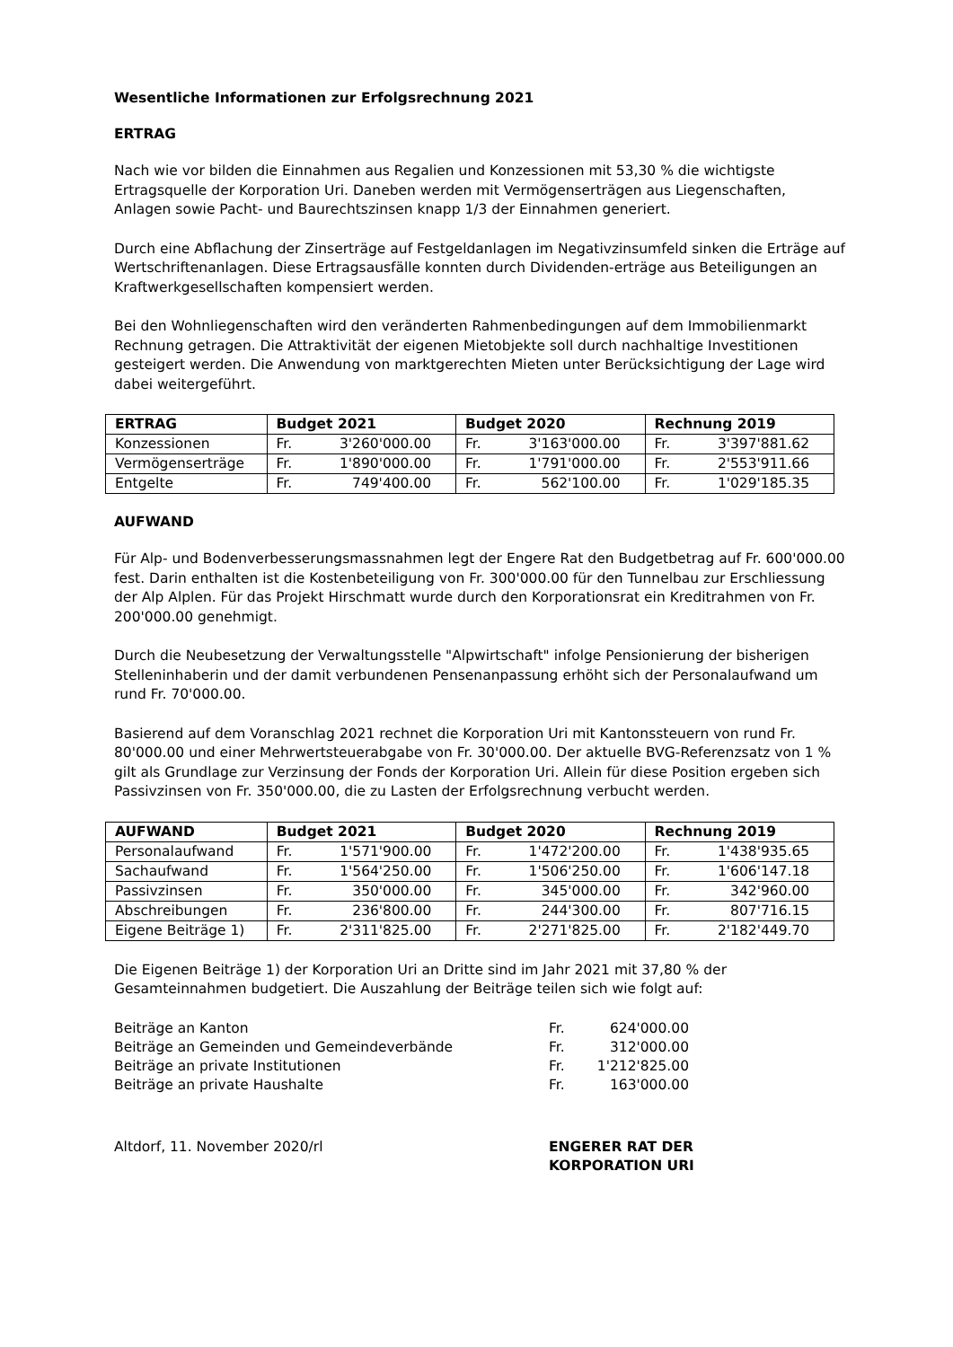Wesentliche Informationen zur Erfolgsrechnung 2021
ERTRAG
Nach wie vor bilden die Einnahmen aus Regalien und Konzessionen mit 53,30 % die wichtigste Ertragsquelle der Korporation Uri. Daneben werden mit Vermögenserträgen aus Liegenschaften, Anlagen sowie Pacht- und Baurechtszinsen knapp 1/3 der Einnahmen generiert.
Durch eine Abflachung der Zinserträge auf Festgeldanlagen im Negativzinsumfeld sinken die Erträge auf Wertschriftenanlagen. Diese Ertragsausfälle konnten durch Dividenden-erträge aus Beteiligungen an Kraftwerkgesellschaften kompensiert werden.
Bei den Wohnliegenschaften wird den veränderten Rahmenbedingungen auf dem Immobilienmarkt Rechnung getragen. Die Attraktivität der eigenen Mietobjekte soll durch nachhaltige Investitionen gesteigert werden. Die Anwendung von marktgerechten Mieten unter Berücksichtigung der Lage wird dabei weitergeführt.
| ERTRAG | Budget 2021 | Budget 2020 | Rechnung 2019 |
| --- | --- | --- | --- |
| Konzessionen | Fr. 3'260'000.00 | Fr. 3'163'000.00 | Fr. 3'397'881.62 |
| Vermögenserträge | Fr. 1'890'000.00 | Fr. 1'791'000.00 | Fr. 2'553'911.66 |
| Entgelte | Fr. 749'400.00 | Fr. 562'100.00 | Fr. 1'029'185.35 |
AUFWAND
Für Alp- und Bodenverbesserungsmassnahmen legt der Engere Rat den Budgetbetrag auf Fr. 600'000.00 fest. Darin enthalten ist die Kostenbeteiligung von Fr. 300'000.00 für den Tunnelbau zur Erschliessung der Alp Alplen. Für das Projekt Hirschmatt wurde durch den Korporationsrat ein Kreditrahmen von Fr. 200'000.00 genehmigt.
Durch die Neubesetzung der Verwaltungsstelle "Alpwirtschaft" infolge Pensionierung der bisherigen Stelleninhaberin und der damit verbundenen Pensenanpassung erhöht sich der Personalaufwand um rund Fr. 70'000.00.
Basierend auf dem Voranschlag 2021 rechnet die Korporation Uri mit Kantonssteuern von rund Fr. 80'000.00 und einer Mehrwertsteuerabgabe von Fr. 30'000.00. Der aktuelle BVG-Referenzsatz von 1 % gilt als Grundlage zur Verzinsung der Fonds der Korporation Uri. Allein für diese Position ergeben sich Passivzinsen von Fr. 350'000.00, die zu Lasten der Erfolgsrechnung verbucht werden.
| AUFWAND | Budget 2021 | Budget 2020 | Rechnung 2019 |
| --- | --- | --- | --- |
| Personalaufwand | Fr. 1'571'900.00 | Fr. 1'472'200.00 | Fr. 1'438'935.65 |
| Sachaufwand | Fr. 1'564'250.00 | Fr. 1'506'250.00 | Fr. 1'606'147.18 |
| Passivzinsen | Fr. 350'000.00 | Fr. 345'000.00 | Fr. 342'960.00 |
| Abschreibungen | Fr. 236'800.00 | Fr. 244'300.00 | Fr. 807'716.15 |
| Eigene Beiträge 1) | Fr. 2'311'825.00 | Fr. 2'271'825.00 | Fr. 2'182'449.70 |
Die Eigenen Beiträge 1) der Korporation Uri an Dritte sind im Jahr 2021 mit 37,80 % der Gesamteinnahmen budgetiert. Die Auszahlung der Beiträge teilen sich wie folgt auf:
| Beiträge an Kanton | Fr. | 624'000.00 |
| Beiträge an Gemeinden und Gemeindeverbände | Fr. | 312'000.00 |
| Beiträge an private Institutionen | Fr. | 1'212'825.00 |
| Beiträge an private Haushalte | Fr. | 163'000.00 |
Altdorf, 11. November 2020/rl ENGERER RAT DER
KORPORATION URI